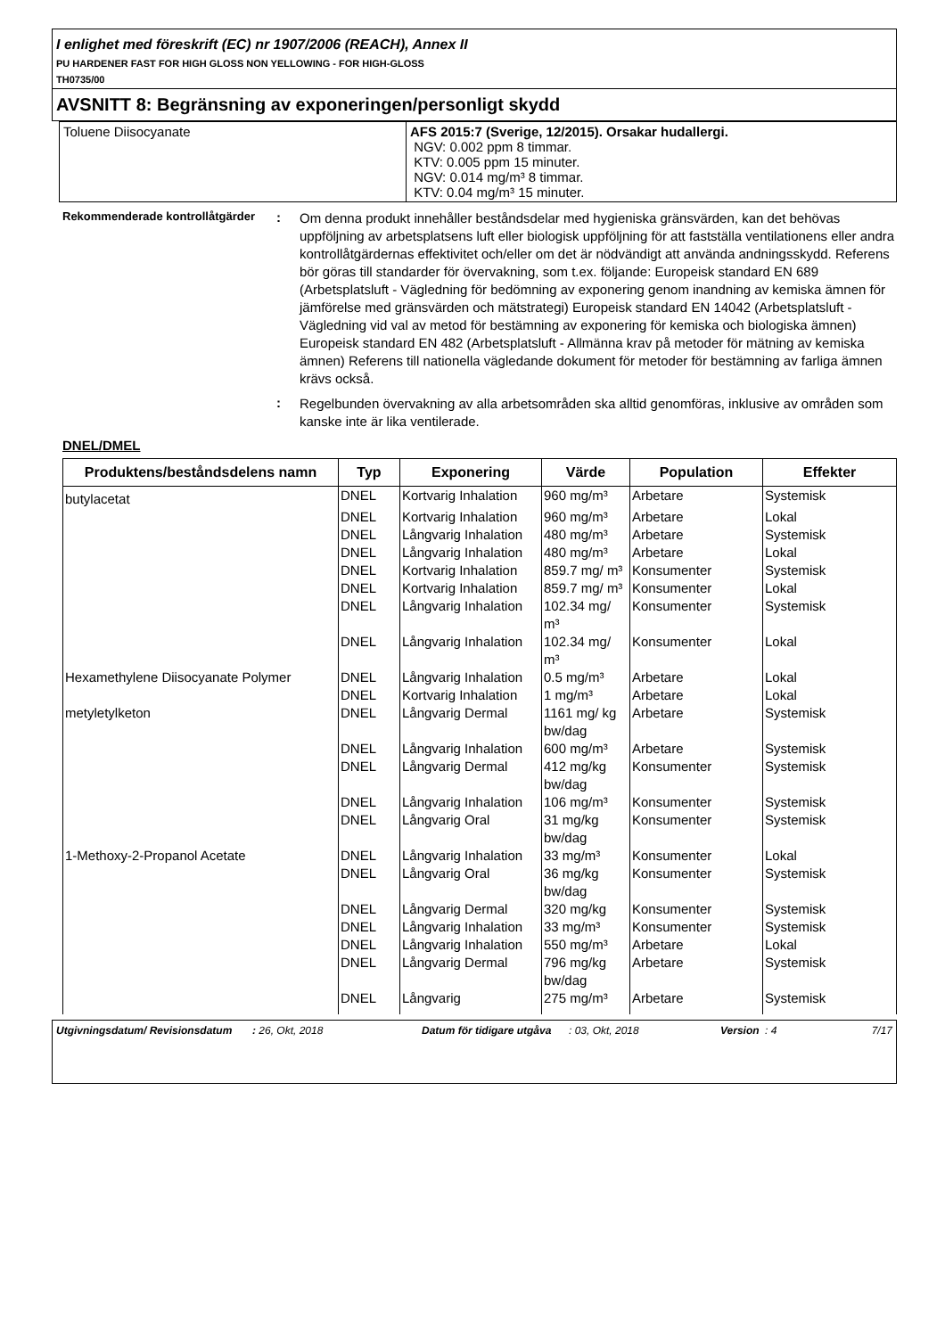I enlighet med föreskrift (EC) nr 1907/2006 (REACH), Annex II
PU HARDENER FAST FOR HIGH GLOSS NON YELLOWING - FOR HIGH-GLOSS
TH0735/00
AVSNITT 8: Begränsning av exponeringen/personligt skydd
| Toluene Diisocyanate | AFS 2015:7 (Sverige, 12/2015). Orsakar hudallergi. NGV: 0.002 ppm 8 timmar. KTV: 0.005 ppm 15 minuter. NGV: 0.014 mg/m³ 8 timmar. KTV: 0.04 mg/m³ 15 minuter. |
Rekommenderade kontrollåtgärder
:
Om denna produkt innehåller beståndsdelar med hygieniska gränsvärden, kan det behövas uppföljning av arbetsplatsens luft eller biologisk uppföljning för att fastställa ventilationens eller andra kontrollåtgärdernas effektivitet och/eller om det är nödvändigt att använda andningsskydd. Referens bör göras till standarder för övervakning, som t.ex. följande: Europeisk standard EN 689 (Arbetsplatsluft - Vägledning för bedömning av exponering genom inandning av kemiska ämnen för jämförelse med gränsvärden och mätstrategi) Europeisk standard EN 14042 (Arbetsplatsluft - Vägledning vid val av metod för bestämning av exponering för kemiska och biologiska ämnen) Europeisk standard EN 482 (Arbetsplatsluft - Allmänna krav på metoder för mätning av kemiska ämnen) Referens till nationella vägledande dokument för metoder för bestämning av farliga ämnen krävs också.
:
Regelbunden övervakning av alla arbetsområden ska alltid genomföras, inklusive av områden som kanske inte är lika ventilerade.
DNEL/DMEL
| Produktens/beståndsdelens namn | Typ | Exponering | Värde | Population | Effekter |
| --- | --- | --- | --- | --- | --- |
| butylacetat | DNEL | Kortvarig Inhalation | 960 mg/m³ | Arbetare | Systemisk |
| | DNEL | Kortvarig Inhalation | 960 mg/m³ | Arbetare | Lokal |
| | DNEL | Långvarig Inhalation | 480 mg/m³ | Arbetare | Systemisk |
| | DNEL | Långvarig Inhalation | 480 mg/m³ | Arbetare | Lokal |
| | DNEL | Kortvarig Inhalation | 859.7 mg/ m³ | Konsumenter | Systemisk |
| | DNEL | Kortvarig Inhalation | 859.7 mg/ m³ | Konsumenter | Lokal |
| | DNEL | Långvarig Inhalation | 102.34 mg/ m³ | Konsumenter | Systemisk |
| | DNEL | Långvarig Inhalation | 102.34 mg/ m³ | Konsumenter | Lokal |
| Hexamethylene Diisocyanate Polymer | DNEL | Långvarig Inhalation | 0.5 mg/m³ | Arbetare | Lokal |
| | DNEL | Kortvarig Inhalation | 1 mg/m³ | Arbetare | Lokal |
| metyletylketon | DNEL | Långvarig Dermal | 1161 mg/ kg bw/dag | Arbetare | Systemisk |
| | DNEL | Långvarig Inhalation | 600 mg/m³ | Arbetare | Systemisk |
| | DNEL | Långvarig Dermal | 412 mg/kg bw/dag | Konsumenter | Systemisk |
| | DNEL | Långvarig Inhalation | 106 mg/m³ | Konsumenter | Systemisk |
| | DNEL | Långvarig Oral | 31 mg/kg bw/dag | Konsumenter | Systemisk |
| 1-Methoxy-2-Propanol Acetate | DNEL | Långvarig Inhalation | 33 mg/m³ | Konsumenter | Lokal |
| | DNEL | Långvarig Oral | 36 mg/kg bw/dag | Konsumenter | Systemisk |
| | DNEL | Långvarig Dermal | 320 mg/kg | Konsumenter | Systemisk |
| | DNEL | Långvarig Inhalation | 33 mg/m³ | Konsumenter | Systemisk |
| | DNEL | Långvarig Inhalation | 550 mg/m³ | Arbetare | Lokal |
| | DNEL | Långvarig Dermal | 796 mg/kg bw/dag | Arbetare | Systemisk |
| | DNEL | Långvarig | 275 mg/m³ | Arbetare | Systemisk |
Utgivningsdatum/ Revisionsdatum
: 26, Okt, 2018 Datum för tidigare utgåva
: 03, Okt, 2018 Version
: 4 7/17